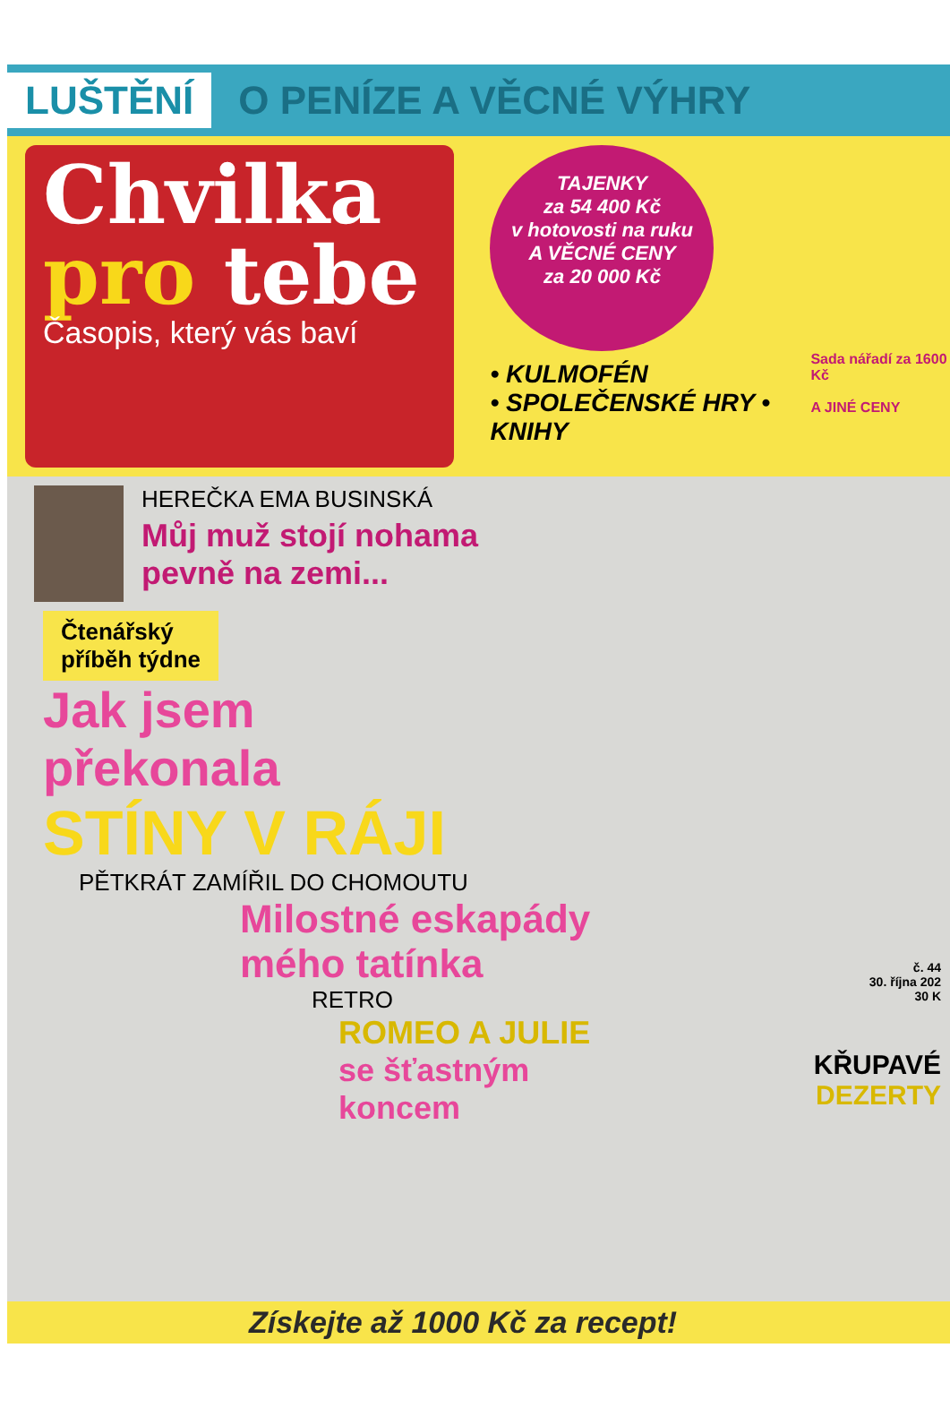LUŠTĚNÍ O PENÍZE A VĚCNÉ VÝHRY
Chvilka
pro tebe
Časopis, který vás baví
TAJENKY
za 54 400 Kč
v hotovosti na ruku
A VĚCNÉ CENY
za 20 000 Kč
• KULMOFÉN
• SPOLEČENSKÉ HRY • KNIHY
Sada nářadí za 1600 Kč
A JINÉ CENY
HEREČKA EMA BUSINSKÁ
Můj muž stojí nohama
pevně na zemi...
Čtenářský
příběh týdne
Jak jsem
překonala
STÍNY V RÁJI
PĚTKRÁT ZAMÍŘIL DO CHOMOUTU
Milostné eskapády
mého tatínka
RETRO
ROMEO A JULIE
se šťastným
koncem
č. 44
30. října 202
30 K
KŘUPAVÉ
DEZERTY
Získejte až 1000 Kč za recept!